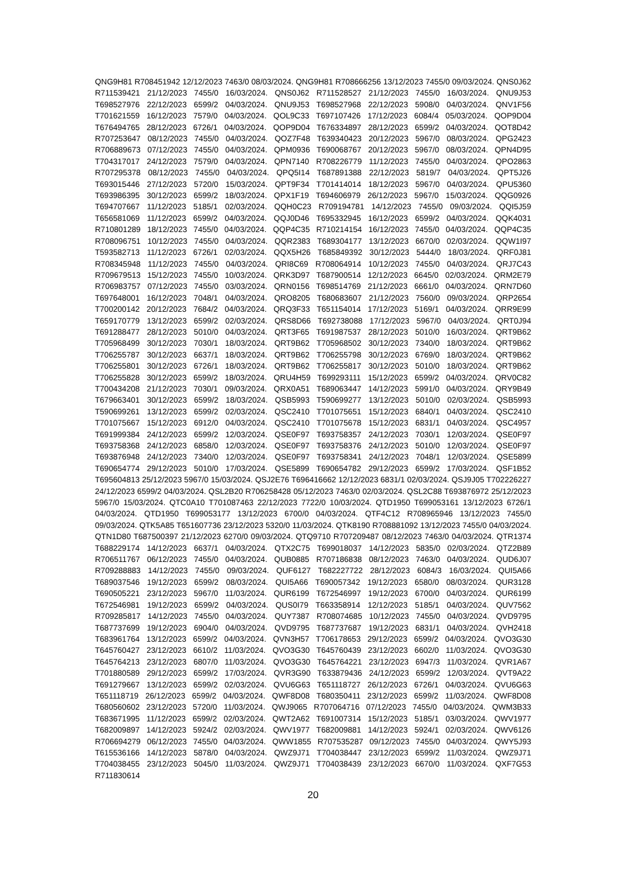QNG9H81 R708451942 12/12/2023 7463/0 08/03/2024. QNG9H81 R708666256 13/12/2023 7455/0 09/03/2024. QNS0J62 R711539421 21/12/2023 7455/0 16/03/2024. QNS0J62 R711528527 21/12/2023 7455/0 16/03/2024. QNU9J53 T698527976 22/12/2023 6599/2 04/03/2024. QNU9J53 T698527968 22/12/2023 5908/0 04/03/2024. QNV1F56 T701621559 16/12/2023 7579/0 04/03/2024. QOL9C33 T697107426 17/12/2023 6084/4 05/03/2024. QOP9D04 T676494765 28/12/2023 6726/1 04/03/2024. QOP9D04 T676334897 28/12/2023 6599/2 04/03/2024. QOT8D42 R707253647 08/12/2023 7455/0 04/03/2024. QOZ7F48 T639340423 20/12/2023 5967/0 08/03/2024. QPG2423 R706889673 07/12/2023 7455/0 04/03/2024. QPM0936 T690068767 20/12/2023 5967/0 08/03/2024. QPN4D95 T704317017 24/12/2023 7579/0 04/03/2024. QPN7140 R708226779 11/12/2023 7455/0 04/03/2024. QPO2863 R707295378 08/12/2023 7455/0 04/03/2024. QPQ5I14 T687891388 22/12/2023 5819/7 04/03/2024. QPT5J26 T693015446 27/12/2023 5720/0 15/03/2024. QPT9F34 T701414014 18/12/2023 5967/0 04/03/2024. QPU5360 T693986395 30/12/2023 6599/2 18/03/2024. QPX1F19 T694606979 26/12/2023 5967/0 15/03/2024. QQG0926 T694707667 11/12/2023 5185/1 02/03/2024. QQH0C23 R709194781 14/12/2023 7455/0 09/03/2024. QQI5J59 T656581069 11/12/2023 6599/2 04/03/2024. QQJ0D46 T695332945 16/12/2023 6599/2 04/03/2024. QQK4031 R710801289 18/12/2023 7455/0 04/03/2024. QQP4C35 R710214154 16/12/2023 7455/0 04/03/2024. QQP4C35 R708096751 10/12/2023 7455/0 04/03/2024. QQR2383 T689304177 13/12/2023 6670/0 02/03/2024. QQW1I97 T593582713 11/12/2023 6726/1 02/03/2024. QQX5H26 T685849392 30/12/2023 5444/0 18/03/2024. QRF0J81 R708345948 11/12/2023 7455/0 04/03/2024. QRI8C69 R708064914 10/12/2023 7455/0 04/03/2024. QRJ7C43 R709679513 15/12/2023 7455/0 10/03/2024. QRK3D97 T687900514 12/12/2023 6645/0 02/03/2024. QRM2E79 R706983757 07/12/2023 7455/0 03/03/2024. QRN0156 T698514769 21/12/2023 6661/0 04/03/2024. QRN7D60 T697648001 16/12/2023 7048/1 04/03/2024. QRO8205 T680683607 21/12/2023 7560/0 09/03/2024. QRP2654 T700200142 20/12/2023 7684/2 04/03/2024. QRQ3F33 T651154014 17/12/2023 5169/1 04/03/2024. QRR9E99 T659170779 13/12/2023 6599/2 02/03/2024. QRS8D66 T692738088 17/12/2023 5967/0 04/03/2024. QRT0J94 T691288477 28/12/2023 5010/0 04/03/2024. QRT3F65 T691987537 28/12/2023 5010/0 16/03/2024. QRT9B62 T705968499 30/12/2023 7030/1 18/03/2024. QRT9B62 T705968502 30/12/2023 7340/0 18/03/2024. QRT9B62 T706255787 30/12/2023 6637/1 18/03/2024. QRT9B62 T706255798 30/12/2023 6769/0 18/03/2024. QRT9B62 T706255801 30/12/2023 6726/1 18/03/2024. QRT9B62 T706255817 30/12/2023 5010/0 18/03/2024. QRT9B62 T706255828 30/12/2023 6599/2 18/03/2024. QRU4H59 T699293111 15/12/2023 6599/2 04/03/2024. QRV0C82 T700434208 21/12/2023 7030/1 09/03/2024. QRX0A51 T689063447 14/12/2023 5991/0 04/03/2024. QRY9B49 T679663401 30/12/2023 6599/2 18/03/2024. QSB5993 T590699277 13/12/2023 5010/0 02/03/2024. QSB5993 T590699261 13/12/2023 6599/2 02/03/2024. QSC2410 T701075651 15/12/2023 6840/1 04/03/2024. QSC2410 T701075667 15/12/2023 6912/0 04/03/2024. QSC2410 T701075678 15/12/2023 6831/1 04/03/2024. QSC4957 T691999384 24/12/2023 6599/2 12/03/2024. QSE0F97 T693758357 24/12/2023 7030/1 12/03/2024. QSE0F97 T693758368 24/12/2023 6858/0 12/03/2024. QSE0F97 T693758376 24/12/2023 5010/0 12/03/2024. QSE0F97 T693876948 24/12/2023 7340/0 12/03/2024. QSE0F97 T693758341 24/12/2023 7048/1 12/03/2024. QSE5899 T690654774 29/12/2023 5010/0 17/03/2024. QSE5899 T690654782 29/12/2023 6599/2 17/03/2024. QSF1B52 T695604813 25/12/2023 5967/0 15/03/2024. QSJ2E76 T696416662 12/12/2023 6831/1 02/03/2024. QSJ9J05 T702226227 24/12/2023 6599/2 04/03/2024. QSL2B20 R706258428 05/12/2023 7463/0 02/03/2024. QSL2C88 T693876972 25/12/2023 5967/0 15/03/2024. QTC0A10 T701087463 22/12/2023 7722/0 10/03/2024. QTD1950 T699053161 13/12/2023 6726/1 04/03/2024. QTD1950 T699053177 13/12/2023 6700/0 04/03/2024. QTF4C12 R708965946 13/12/2023 7455/0 09/03/2024. QTK5A85 T651607736 23/12/2023 5320/0 11/03/2024. QTK8190 R708881092 13/12/2023 7455/0 04/03/2024. QTN1D80 T687500397 21/12/2023 6270/0 09/03/2024. QTQ9710 R707209487 08/12/2023 7463/0 04/03/2024. QTR1374 T688229174 14/12/2023 6637/1 04/03/2024. QTX2C75 T699018037 14/12/2023 5835/0 02/03/2024. QTZ2B89 R706511767 06/12/2023 7455/0 04/03/2024. QUB0885 R707186838 08/12/2023 7463/0 04/03/2024. QUD6J07 R709288883 14/12/2023 7455/0 09/03/2024. QUF6127 T682227722 28/12/2023 6084/3 16/03/2024. QUI5A66 T689037546 19/12/2023 6599/2 08/03/2024. QUI5A66 T690057342 19/12/2023 6580/0 08/03/2024. QUR3128 T690505221 23/12/2023 5967/0 11/03/2024. QUR6199 T672546997 19/12/2023 6700/0 04/03/2024. QUR6199 T672546981 19/12/2023 6599/2 04/03/2024. QUS0I79 T663358914 12/12/2023 5185/1 04/03/2024. QUV7562 R709285817 14/12/2023 7455/0 04/03/2024. QUY7387 R708074685 10/12/2023 7455/0 04/03/2024. QVD9795 T687737699 19/12/2023 6904/0 04/03/2024. QVD9795 T687737687 19/12/2023 6831/1 04/03/2024. QVH2418 T683961764 13/12/2023 6599/2 04/03/2024. QVN3H57 T706178653 29/12/2023 6599/2 04/03/2024. QVO3G30 T645760427 23/12/2023 6610/2 11/03/2024. QVO3G30 T645760439 23/12/2023 6602/0 11/03/2024. QVO3G30 T645764213 23/12/2023 6807/0 11/03/2024. QVO3G30 T645764221 23/12/2023 6947/3 11/03/2024. QVR1A67 T701880589 29/12/2023 6599/2 17/03/2024. QVR3G90 T633879436 24/12/2023 6599/2 12/03/2024. QVT9A22 T691279667 13/12/2023 6599/2 02/03/2024. QVU6G63 T651118727 26/12/2023 6726/1 04/03/2024. QVU6G63 T651118719 26/12/2023 6599/2 04/03/2024. QWF8D08 T680350411 23/12/2023 6599/2 11/03/2024. QWF8D08 T680560602 23/12/2023 5720/0 11/03/2024. QWJ9065 R707064716 07/12/2023 7455/0 04/03/2024. QWM3B33 T683671995 11/12/2023 6599/2 02/03/2024. QWT2A62 T691007314 15/12/2023 5185/1 03/03/2024. QWV1977 T682009897 14/12/2023 5924/2 02/03/2024. QWV1977 T682009881 14/12/2023 5924/1 02/03/2024. QWV6126 R706694279 06/12/2023 7455/0 04/03/2024. QWW1855 R707535287 09/12/2023 7455/0 04/03/2024. QWY5J93 T615536166 14/12/2023 5878/0 04/03/2024. QWZ9J71 T704038447 23/12/2023 6599/2 11/03/2024. QWZ9J71 T704038455 23/12/2023 5045/0 11/03/2024. QWZ9J71 T704038439 23/12/2023 6670/0 11/03/2024. QXF7G53 R711830614
20